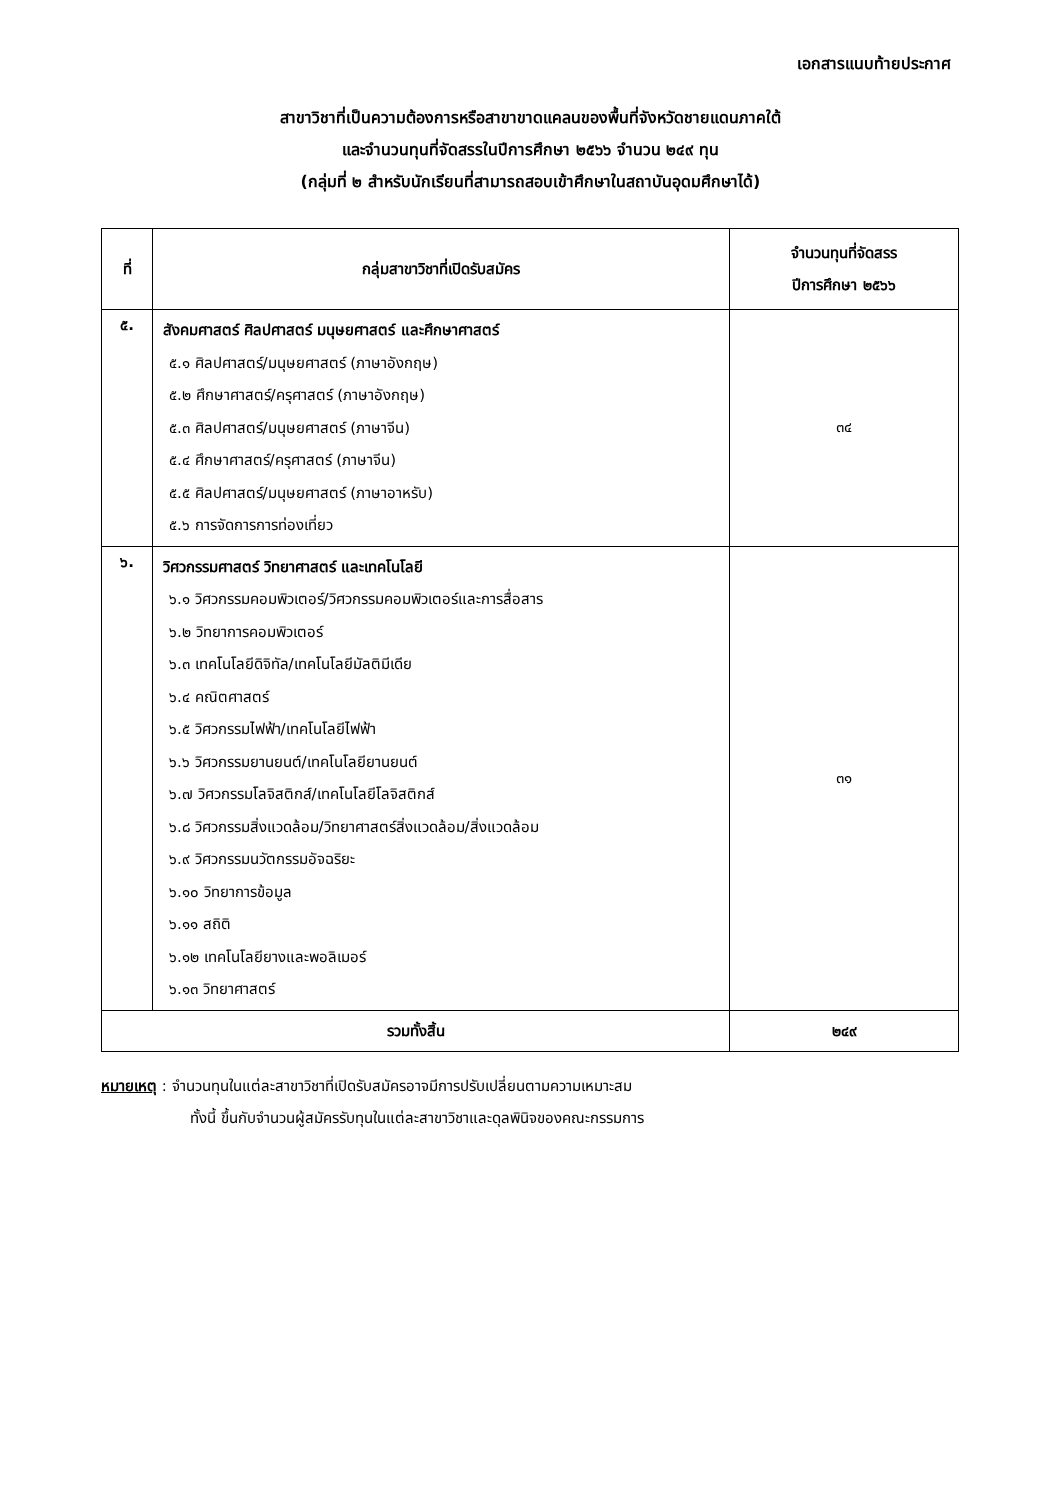เอกสารแนบท้ายประกาศ
สาขาวิชาที่เป็นความต้องการหรือสาขาขาดแคลนของพื้นที่จังหวัดชายแดนภาคใต้
และจำนวนทุนที่จัดสรรในปีการศึกษา ๒๕๖๖ จำนวน ๒๔๙ ทุน
(กลุ่มที่ ๒ สำหรับนักเรียนที่สามารถสอบเข้าศึกษาในสถาบันอุดมศึกษาได้)
| ที่ | กลุ่มสาขาวิชาที่เปิดรับสมัคร | จำนวนทุนที่จัดสรร ปีการศึกษา ๒๕๖๖ |
| --- | --- | --- |
| ๕. | สังคมศาสตร์ ศิลปศาสตร์ มนุษยศาสตร์ และศึกษาศาสตร์ ๕.๑ ศิลปศาสตร์/มนุษยศาสตร์ (ภาษาอังกฤษ) ๕.๒ ศึกษาศาสตร์/ครุศาสตร์ (ภาษาอังกฤษ) ๕.๓ ศิลปศาสตร์/มนุษยศาสตร์ (ภาษาจีน) ๕.๔ ศึกษาศาสตร์/ครุศาสตร์ (ภาษาจีน) ๕.๕ ศิลปศาสตร์/มนุษยศาสตร์ (ภาษาอาหรับ) ๕.๖ การจัดการการท่องเที่ยว | ๓๔ |
| ๖. | วิศวกรรมศาสตร์ วิทยาศาสตร์ และเทคโนโลยี ๖.๑ วิศวกรรมคอมพิวเตอร์/วิศวกรรมคอมพิวเตอร์และการสื่อสาร ๖.๒ วิทยาการคอมพิวเตอร์ ๖.๓ เทคโนโลยีดิจิทัล/เทคโนโลยีมัลติมีเดีย ๖.๔ คณิตศาสตร์ ๖.๕ วิศวกรรมไฟฟ้า/เทคโนโลยีไฟฟ้า ๖.๖ วิศวกรรมยานยนต์/เทคโนโลยียานยนต์ ๖.๗ วิศวกรรมโลจิสติกส์/เทคโนโลยีโลจิสติกส์ ๖.๘ วิศวกรรมสิ่งแวดล้อม/วิทยาศาสตร์สิ่งแวดล้อม/สิ่งแวดล้อม ๖.๙ วิศวกรรมนวัตกรรมอัจฉริยะ ๖.๑๐ วิทยาการข้อมูล ๖.๑๑ สถิติ ๖.๑๒ เทคโนโลยียางและพอลิเมอร์ ๖.๑๓ วิทยาศาสตร์ | ๓๑ |
| รวมทั้งสิ้น | | ๒๔๙ |
หมายเหตุ : จำนวนทุนในแต่ละสาขาวิชาที่เปิดรับสมัครอาจมีการปรับเปลี่ยนตามความเหมาะสม
ทั้งนี้ ขึ้นกับจำนวนผู้สมัครรับทุนในแต่ละสาขาวิชาและดุลพินิจของคณะกรรมการ